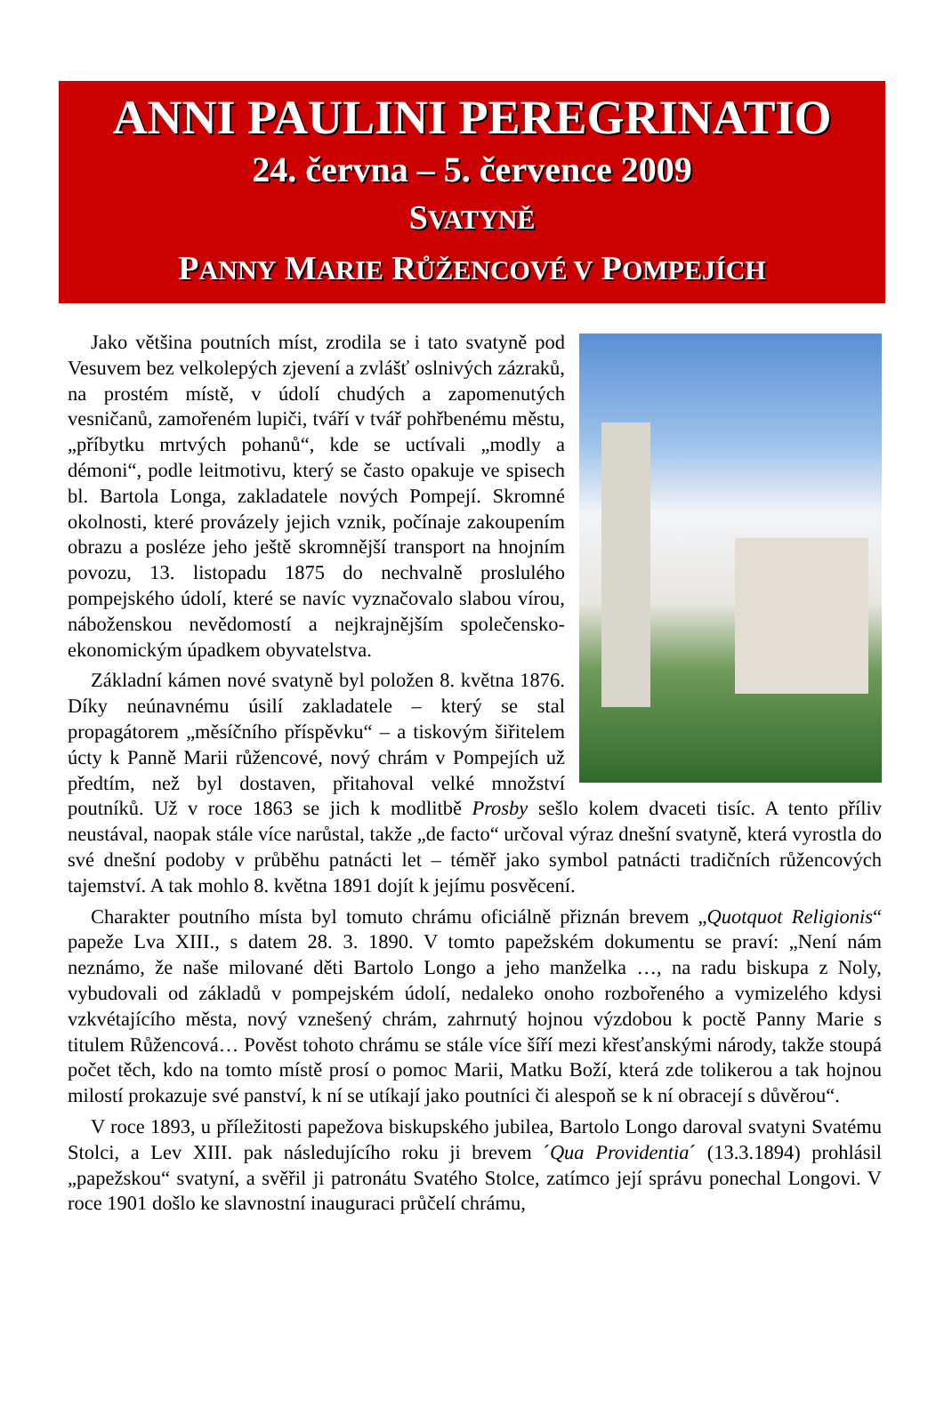ANNI PAULINI PEREGRINATIO
24. června – 5. července 2009
SVATYNĚ
PANNY MARIE RŮŽENCOVÉ V POMPEJÍCH
Jako většina poutních míst, zrodila se i tato svatyně pod Vesuvem bez velkolepých zjevení a zvlášť oslnivých zázraků, na prostém místě, v údolí chudých a zapomenutých vesničanů, zamořeném lupiči, tváří v tvář pohřbenému městu, „příbytku mrtvých pohanů“, kde se uctívali „modly a démoni“, podle leitmotivu, který se často opakuje ve spisech bl. Bartola Longa, zakladatele nových Pompejí. Skromné okolnosti, které provázely jejich vznik, počínaje zakoupením obrazu a posléze jeho ještě skromnější transport na hnojním povozu, 13. listopadu 1875 do nechvalně proslulého pompejského údolí, které se navíc vyznačovalo slabou vírou, náboženskou nevědomostí a nejkrajnějším společensko-ekonomickým úpadkem obyvatelstva.
Základní kámen nové svatyně byl položen 8. května 1876. Díky neúnavnému úsilí zakladatele – který se stal propagátorem „měsíčního příspěvku“ – a tiskovým šiřitelem úcty k Panně Marii růžencové, nový chrám v Pompejích už předtím, než byl dostaven, přitahoval velké množství poutníků. Už v roce 1863 se jich k modlitbě Prosby sešlo kolem dvaceti tisíc. A tento příliv neustával, naopak stále více narůstal, takže „de facto“ určoval výraz dnešní svatyně, která vyrostla do své dnešní podoby v průběhu patnácti let – téměř jako symbol patnácti tradičních růžencových tajemství. A tak mohlo 8. května 1891 dojít k jejímu posvěcení.
Charakter poutního místa byl tomuto chrámu oficiálně přiznán brevem „Quotquot Religionis“ papeže Lva XIII., s datem 28. 3. 1890. V tomto papežském dokumentu se praví: „Není nám neznámo, že naše milované děti Bartolo Longo a jeho manželka …, na radu biskupa z Noly, vybudovali od základů v pompejském údolí, nedaleko onoho rozbořeného a vymizelého kdysi vzkvétajícího města, nový vznešený chrám, zahrnutý hojnou výzdobou k poctě Panny Marie s titulem Růžencová… Pověst tohoto chrámu se stále více šíří mezi křesťanskými národy, takže stoupá počet těch, kdo na tomto místě prosí o pomoc Marii, Matku Boží, která zde tolikerou a tak hojnou milostí prokazuje své panství, k ní se utíkají jako poutníci či alespoň se k ní obracejí s důvěrou“.
V roce 1893, u příležitosti papežova biskupského jubilea, Bartolo Longo daroval svatyni Svatému Stolci, a Lev XIII. pak následujícího roku ji brevem ´Qua Providentia´ (13.3.1894) prohlásil „papežskou“ svatyní, a svěřil ji patronátu Svatého Stolce, zatímco její správu ponechal Longovi. V roce 1901 došlo ke slavnostní inauguraci průčelí chrámu,